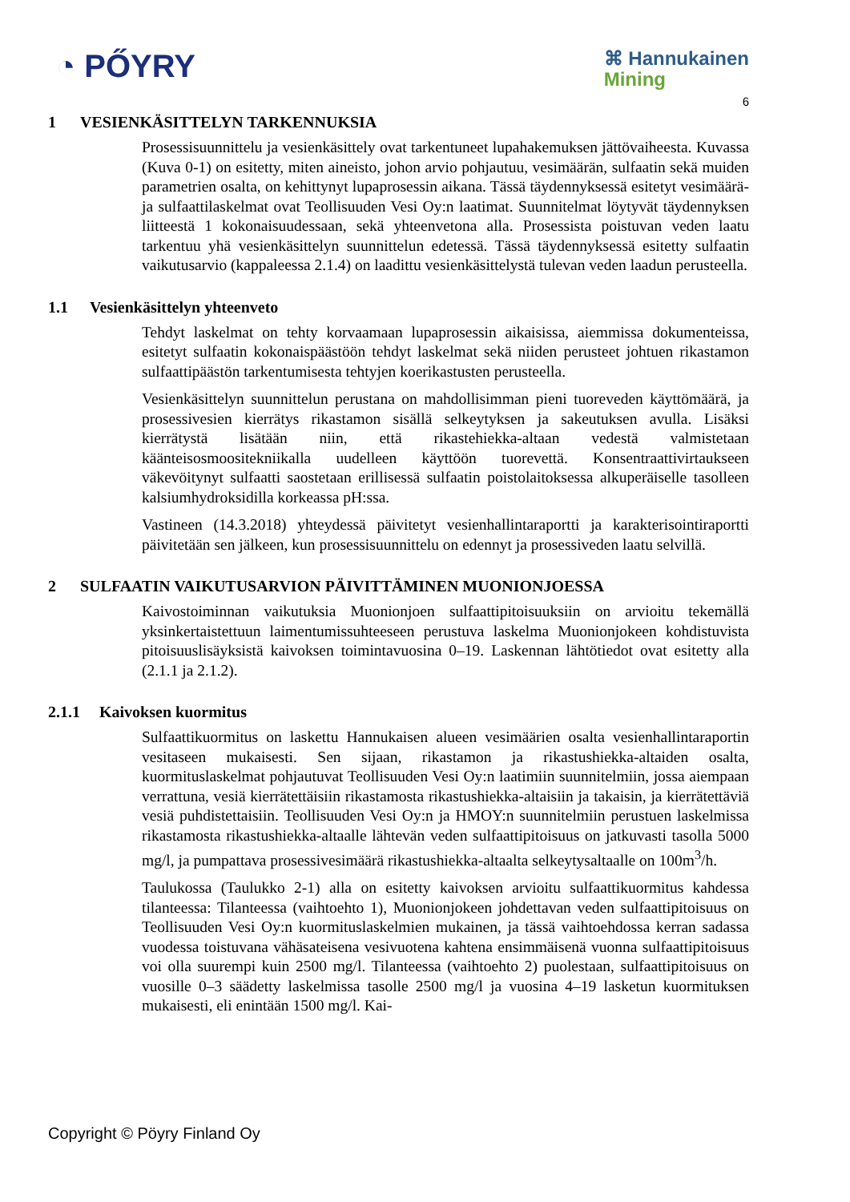◔ PŐYRY
⌘ Hannukainen
Mining
6
1 VESIENKÄSITTELYN TARKENNUKSIA
Prosessisuunnittelu ja vesienkäsittely ovat tarkentuneet lupahakemuksen jättövaiheesta. Kuvassa (Kuva 0-1) on esitetty, miten aineisto, johon arvio pohjautuu, vesimäärän, sulfaatin sekä muiden parametrien osalta, on kehittynyt lupaprosessin aikana. Tässä täydennyksessä esitetyt vesimäärä- ja sulfaattilaskelmat ovat Teollisuuden Vesi Oy:n laatimat. Suunnitelmat löytyvät täydennyksen liitteestä 1 kokonaisuudessaan, sekä yhteenvetona alla. Prosessista poistuvan veden laatu tarkentuu yhä vesienkäsittelyn suunnittelun edetessä. Tässä täydennyksessä esitetty sulfaatin vaikutusarvio (kappaleessa 2.1.4) on laadittu vesienkäsittelystä tulevan veden laadun perusteella.
1.1 Vesienkäsittelyn yhteenveto
Tehdyt laskelmat on tehty korvaamaan lupaprosessin aikaisissa, aiemmissa dokumenteissa, esitetyt sulfaatin kokonaispäästöön tehdyt laskelmat sekä niiden perusteet johtuen rikastamon sulfaattipäästön tarkentumisesta tehtyjen koerikastusten perusteella.
Vesienkäsittelyn suunnittelun perustana on mahdollisimman pieni tuoreveden käyttömäärä, ja prosessivesien kierrätys rikastamon sisällä selkeytyksen ja sakeutuksen avulla. Lisäksi kierrätystä lisätään niin, että rikastehiekka-altaan vedestä valmistetaan käänteisosmoositekniikalla uudelleen käyttöön tuorevettä. Konsentraattivirtaukseen väkevöitynyt sulfaatti saostetaan erillisessä sulfaatin poistolaitoksessa alkuperäiselle tasolleen kalsiumhydroksidilla korkeassa pH:ssa.
Vastineen (14.3.2018) yhteydessä päivitetyt vesienhallintaraportti ja karakterisointiraportti päivitetään sen jälkeen, kun prosessisuunnittelu on edennyt ja prosessiveden laatu selvillä.
2 SULFAATIN VAIKUTUSARVION PÄIVITTÄMINEN MUONIONJOESSA
Kaivostoiminnan vaikutuksia Muonionjoen sulfaattipitoisuuksiin on arvioitu tekemällä yksinkertaistettuun laimentumissuhteeseen perustuva laskelma Muonionjokeen kohdistuvista pitoisuuslisäyksistä kaivoksen toimintavuosina 0–19. Laskennan lähtötiedot ovat esitetty alla (2.1.1 ja 2.1.2).
2.1.1 Kaivoksen kuormitus
Sulfaattikuormitus on laskettu Hannukaisen alueen vesimäärien osalta vesienhallintaraportin vesitaseen mukaisesti. Sen sijaan, rikastamon ja rikastushiekka-altaiden osalta, kuormituslaskelmat pohjautuvat Teollisuuden Vesi Oy:n laatimiin suunnitelmiin, jossa aiempaan verrattuna, vesiä kierrätettäisiin rikastamosta rikastushiekka-altaisiin ja takaisin, ja kierrätettäviä vesiä puhdistettaisiin. Teollisuuden Vesi Oy:n ja HMOY:n suunnitelmiin perustuen laskelmissa rikastamosta rikastushiekka-altaalle lähtevän veden sulfaattipitoisuus on jatkuvasti tasolla 5000 mg/l, ja pumpattava prosessivesimäärä rikastushiekka-altaalta selkeytysaltaalle on 100m<sup>3</sup>/h.
Taulukossa (Taulukko 2-1) alla on esitetty kaivoksen arvioitu sulfaattikuormitus kahdessa tilanteessa: Tilanteessa (vaihtoehto 1), Muonionjokeen johdettavan veden sulfaattipitoisuus on Teollisuuden Vesi Oy:n kuormituslaskelmien mukainen, ja tässä vaihtoehdossa kerran sadassa vuodessa toistuvana vähäsateisena vesivuotena kahtena ensimmäisenä vuonna sulfaattipitoisuus voi olla suurempi kuin 2500 mg/l. Tilanteessa (vaihtoehto 2) puolestaan, sulfaattipitoisuus on vuosille 0–3 säädetty laskelmissa tasolle 2500 mg/l ja vuosina 4–19 lasketun kuormituksen mukaisesti, eli enintään 1500 mg/l. Kai-
Copyright © Pöyry Finland Oy